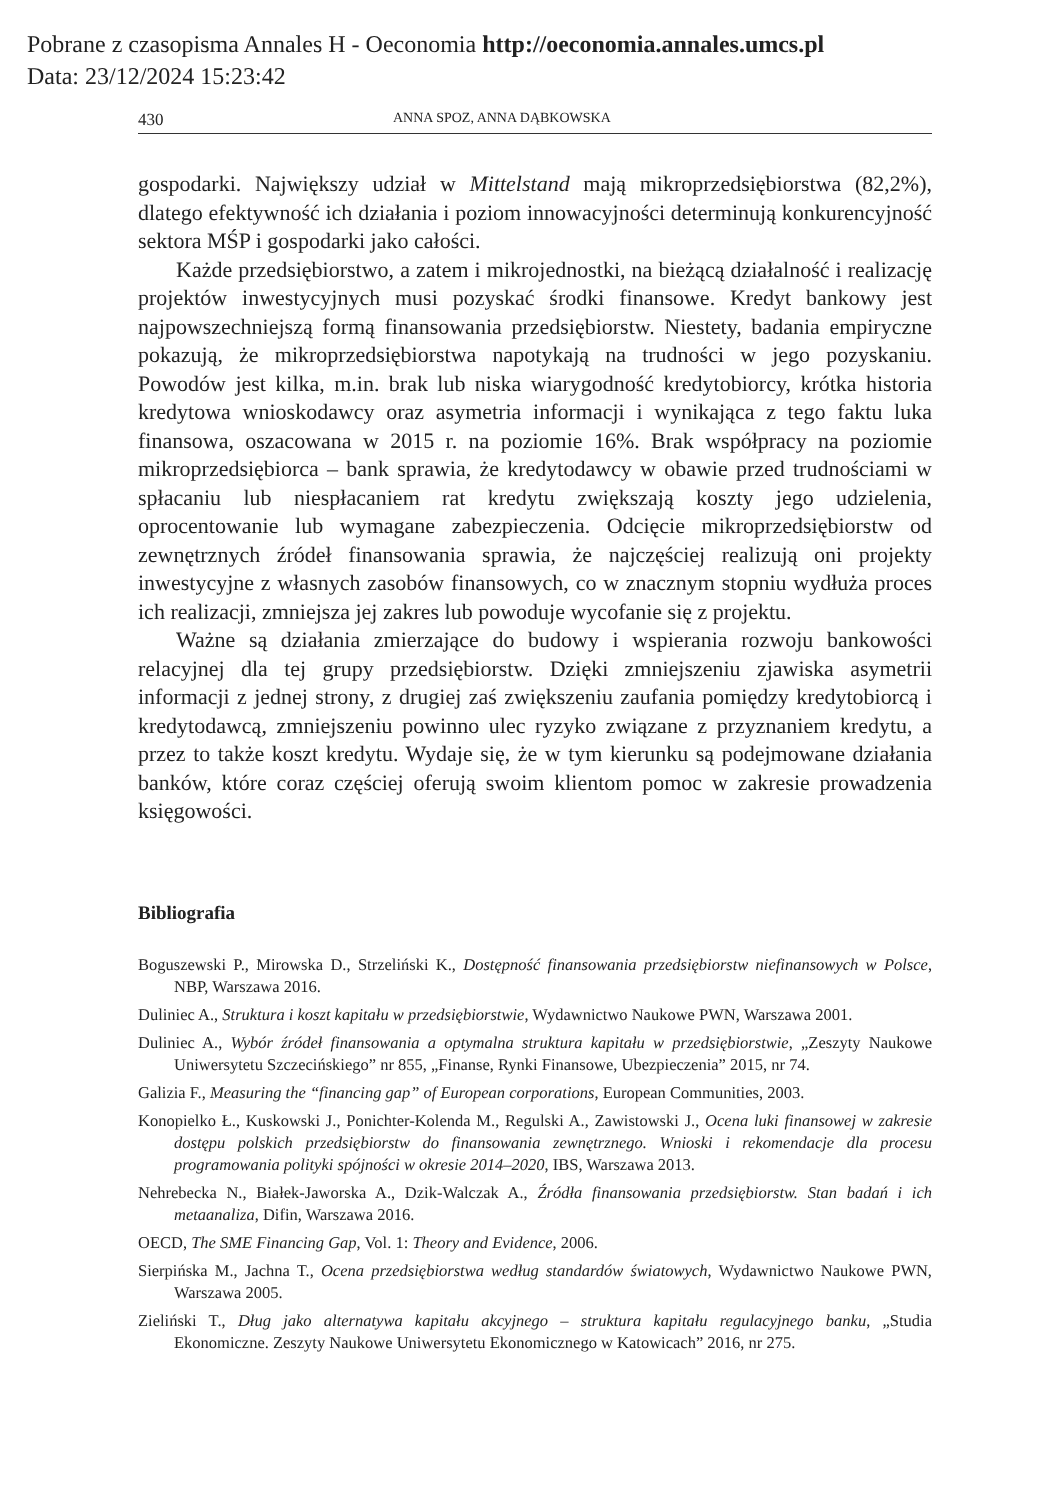Pobrane z czasopisma Annales H - Oeconomia http://oeconomia.annales.umcs.pl
Data: 23/12/2024 15:23:42
430 ANNA SPOZ, ANNA DĄBKOWSKA
gospodarki. Największy udział w Mittelstand mają mikroprzedsiębiorstwa (82,2%), dlatego efektywność ich działania i poziom innowacyjności determinują konkurencyjność sektora MŚP i gospodarki jako całości.
Każde przedsiębiorstwo, a zatem i mikrojednostki, na bieżącą działalność i realizację projektów inwestycyjnych musi pozyskać środki finansowe. Kredyt bankowy jest najpowszechniejszą formą finansowania przedsiębiorstw. Niestety, badania empiryczne pokazują, że mikroprzedsiębiorstwa napotykają na trudności w jego pozyskaniu. Powodów jest kilka, m.in. brak lub niska wiarygodność kredytobiorcy, krótka historia kredytowa wnioskodawcy oraz asymetria informacji i wynikająca z tego faktu luka finansowa, oszacowana w 2015 r. na poziomie 16%. Brak współpracy na poziomie mikroprzedsiębiorca – bank sprawia, że kredytodawcy w obawie przed trudnościami w spłacaniu lub niespłacaniem rat kredytu zwiększają koszty jego udzielenia, oprocentowanie lub wymagane zabezpieczenia. Odcięcie mikroprzedsiębiorstw od zewnętrznych źródeł finansowania sprawia, że najczęściej realizują oni projekty inwestycyjne z własnych zasobów finansowych, co w znacznym stopniu wydłuża proces ich realizacji, zmniejsza jej zakres lub powoduje wycofanie się z projektu.
Ważne są działania zmierzające do budowy i wspierania rozwoju bankowości relacyjnej dla tej grupy przedsiębiorstw. Dzięki zmniejszeniu zjawiska asymetrii informacji z jednej strony, z drugiej zaś zwiększeniu zaufania pomiędzy kredytobiorcą i kredytodawcą, zmniejszeniu powinno ulec ryzyko związane z przyznaniem kredytu, a przez to także koszt kredytu. Wydaje się, że w tym kierunku są podejmowane działania banków, które coraz częściej oferują swoim klientom pomoc w zakresie prowadzenia księgowości.
Bibliografia
Boguszewski P., Mirowska D., Strzeliński K., Dostępność finansowania przedsiębiorstw niefinansowych w Polsce, NBP, Warszawa 2016.
Duliniec A., Struktura i koszt kapitału w przedsiębiorstwie, Wydawnictwo Naukowe PWN, Warszawa 2001.
Duliniec A., Wybór źródeł finansowania a optymalna struktura kapitału w przedsiębiorstwie, „Zeszyty Naukowe Uniwersytetu Szczecińskiego” nr 855, „Finanse, Rynki Finansowe, Ubezpieczenia” 2015, nr 74.
Galizia F., Measuring the “financing gap” of European corporations, European Communities, 2003.
Konopielko Ł., Kuskowski J., Ponichter-Kolenda M., Regulski A., Zawistowski J., Ocena luki finansowej w zakresie dostępu polskich przedsiębiorstw do finansowania zewnętrznego. Wnioski i rekomendacje dla procesu programowania polityki spójności w okresie 2014–2020, IBS, Warszawa 2013.
Nehrebecka N., Białek-Jaworska A., Dzik-Walczak A., Źródła finansowania przedsiębiorstw. Stan badań i ich metaanaliza, Difin, Warszawa 2016.
OECD, The SME Financing Gap, Vol. 1: Theory and Evidence, 2006.
Sierpińska M., Jachna T., Ocena przedsiębiorstwa według standardów światowych, Wydawnictwo Naukowe PWN, Warszawa 2005.
Zieliński T., Dług jako alternatywa kapitału akcyjnego – struktura kapitału regulacyjnego banku, „Studia Ekonomiczne. Zeszyty Naukowe Uniwersytetu Ekonomicznego w Katowicach” 2016, nr 275.